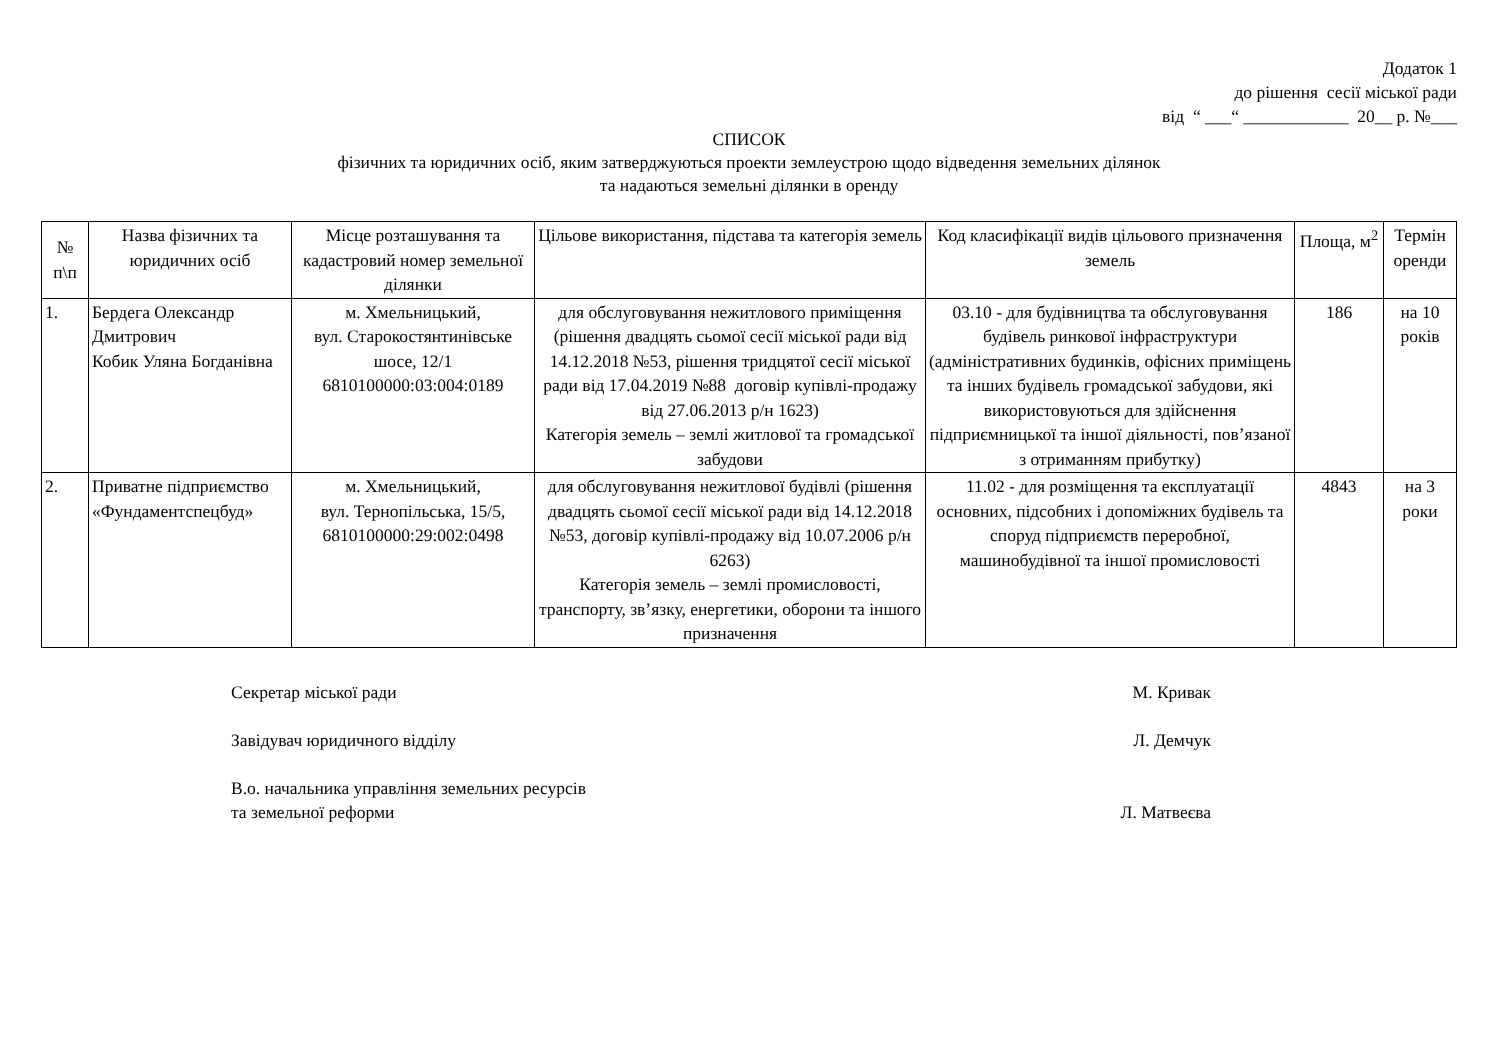Додаток 1
до рішення сесії міської ради
від “ ___“ ____________ 20__ р. №___
СПИСОК
фізичних та юридичних осіб, яким затверджуються проекти землеустрою щодо відведення земельних ділянок
та надаються земельні ділянки в оренду
| № п\п | Назва фізичних та юридичних осіб | Місце розташування та кадастровий номер земельної ділянки | Цільове використання, підстава та категорія земель | Код класифікації видів цільового призначення земель | Площа, м<sup>2</sup> | Термін оренди |
| --- | --- | --- | --- | --- | --- | --- |
| 1. | Бердега Олександр Дмитрович Кобик Уляна Богданівна | м. Хмельницький, вул. Старокостянтинівське шосе, 12/1 6810100000:03:004:0189 | для обслуговування нежитлового приміщення (рішення двадцять сьомої сесії міської ради від 14.12.2018 №53, рішення тридцятої сесії міської ради від 17.04.2019 №88 договір купівлі-продажу від 27.06.2013 р/н 1623) Категорія земель – землі житлової та громадської забудови | 03.10 - для будівництва та обслуговування будівель ринкової інфраструктури (адміністративних будинків, офісних приміщень та інших будівель громадської забудови, які використовуються для здійснення підприємницької та іншої діяльності, пов’язаної з отриманням прибутку) | 186 | на 10 років |
| 2. | Приватне підприємство «Фундаментспецбуд» | м. Хмельницький, вул. Тернопільська, 15/5, 6810100000:29:002:0498 | для обслуговування нежитлової будівлі (рішення двадцять сьомої сесії міської ради від 14.12.2018 №53, договір купівлі-продажу від 10.07.2006 р/н 6263) Категорія земель – землі промисловості, транспорту, зв’язку, енергетики, оборони та іншого призначення | 11.02 - для розміщення та експлуатації основних, підсобних і допоміжних будівель та споруд підприємств переробної, машинобудівної та іншої промисловості | 4843 | на 3 роки |
Секретар міської ради М. Кривак
Завідувач юридичного відділу Л. Демчук
В.о. начальника управління земельних ресурсів
та земельної реформи Л. Матвеєва